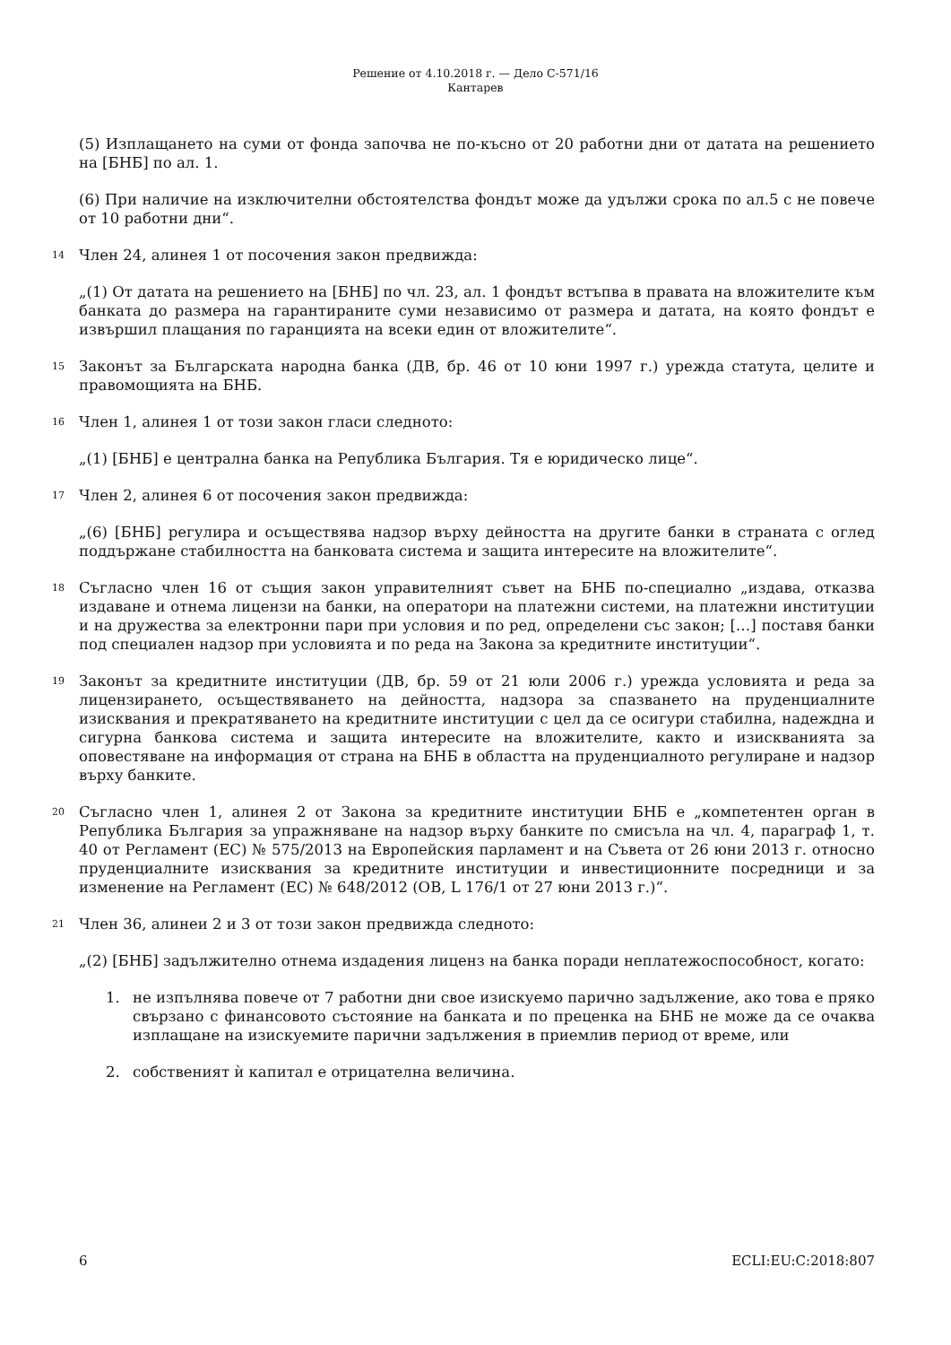Решение от 4.10.2018 г. — Дело C-571/16
Кантарев
(5) Изплащането на суми от фонда започва не по-късно от 20 работни дни от датата на решението на [БНБ] по ал. 1.
(6) При наличие на изключителни обстоятелства фондът може да удължи срока по ал.5 с не повече от 10 работни дни“.
14
Член 24, алинея 1 от посочения закон предвижда:
„(1) От датата на решението на [БНБ] по чл. 23, ал. 1 фондът встъпва в правата на вложителите към банката до размера на гарантираните суми независимо от размера и датата, на която фондът е извършил плащания по гаранцията на всеки един от вложителите“.
15
Законът за Българската народна банка (ДВ, бр. 46 от 10 юни 1997 г.) урежда статута, целите и правомощията на БНБ.
16
Член 1, алинея 1 от този закон гласи следното:
„(1) [БНБ] е централна банка на Република България. Тя е юридическо лице“.
17
Член 2, алинея 6 от посочения закон предвижда:
„(6) [БНБ] регулира и осъществява надзор върху дейността на другите банки в страната с оглед поддържане стабилността на банковата система и защита интересите на вложителите“.
18
Съгласно член 16 от същия закон управителният съвет на БНБ по-специално „издава, отказва издаване и отнема лицензи на банки, на оператори на платежни системи, на платежни институции и на дружества за електронни пари при условия и по ред, определени със закон; […] поставя банки под специален надзор при условията и по реда на Закона за кредитните институции“.
19
Законът за кредитните институции (ДВ, бр. 59 от 21 юли 2006 г.) урежда условията и реда за лицензирането, осъществяването на дейността, надзора за спазването на пруденциалните изисквания и прекратяването на кредитните институции с цел да се осигури стабилна, надеждна и сигурна банкова система и защита интересите на вложителите, както и изискванията за оповестяване на информация от страна на БНБ в областта на пруденциалното регулиране и надзор върху банките.
20
Съгласно член 1, алинея 2 от Закона за кредитните институции БНБ е „компетентен орган в Република България за упражняване на надзор върху банките по смисъла на чл. 4, параграф 1, т. 40 от Регламент (ЕС) № 575/2013 на Европейския парламент и на Съвета от 26 юни 2013 г. относно пруденциалните изисквания за кредитните институции и инвестиционните посредници и за изменение на Регламент (ЕС) № 648/2012 (ОВ, L 176/1 от 27 юни 2013 г.)“.
21
Член 36, алинеи 2 и 3 от този закон предвижда следното:
„(2) [БНБ] задължително отнема издадения лиценз на банка поради неплатежоспособност, когато:
1. не изпълнява повече от 7 работни дни свое изискуемо парично задължение, ако това е пряко свързано с финансовото състояние на банката и по преценка на БНБ не може да се очаква изплащане на изискуемите парични задължения в приемлив период от време, или
2. собственият ѝ капитал е отрицателна величина.
6 ECLI:EU:C:2018:807